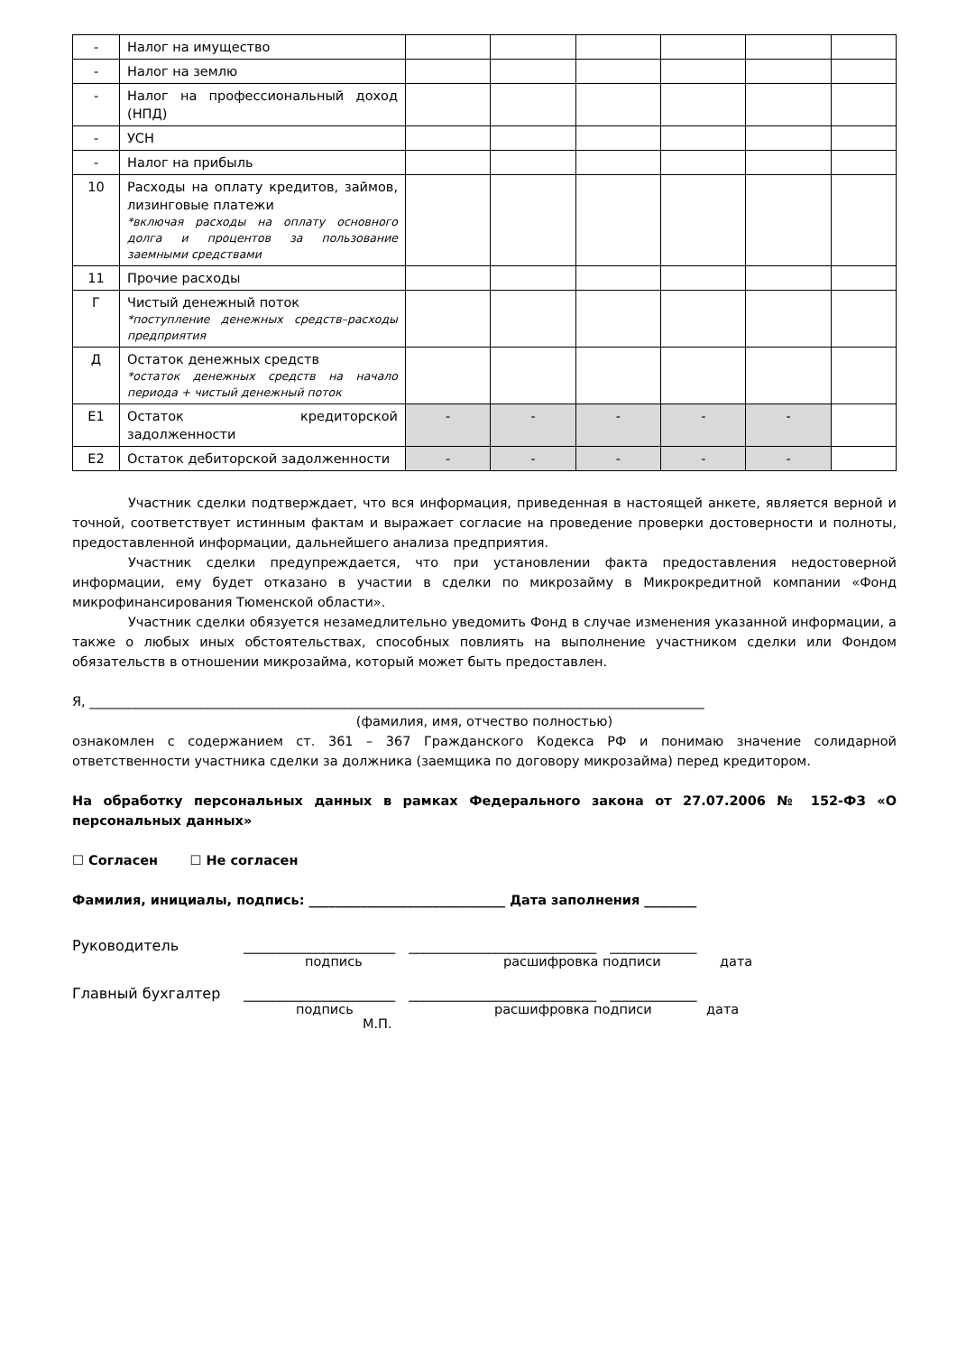| - | Налог на имущество | | | | | | |
| - | Налог на землю | | | | | | |
| - | Налог на профессиональный доход (НПД) | | | | | | |
| - | УСН | | | | | | |
| - | Налог на прибыль | | | | | | |
| 10 | Расходы на оплату кредитов, займов, лизинговые платежи *включая расходы на оплату основного долга и процентов за пользование заемными средствами | | | | | | |
| 11 | Прочие расходы | | | | | | |
| Г | Чистый денежный поток *поступление денежных средств–расходы предприятия | | | | | | |
| Д | Остаток денежных средств *остаток денежных средств на начало периода + чистый денежный поток | | | | | | |
| Е1 | Остаток кредиторской задолженности | - | - | - | - | - | |
| Е2 | Остаток дебиторской задолженности | - | - | - | - | - | |
Участник сделки подтверждает, что вся информация, приведенная в настоящей анкете, является верной и точной, соответствует истинным фактам и выражает согласие на проведение проверки достоверности и полноты, предоставленной информации, дальнейшего анализа предприятия.
Участник сделки предупреждается, что при установлении факта предоставления недостоверной информации, ему будет отказано в участии в сделки по микрозайму в Микрокредитной компании «Фонд микрофинансирования Тюменской области».
Участник сделки обязуется незамедлительно уведомить Фонд в случае изменения указанной информации, а также о любых иных обстоятельствах, способных повлиять на выполнение участником сделки или Фондом обязательств в отношении микрозайма, который может быть предоставлен.
Я, ______________________________________________________________________________________________
(фамилия, имя, отчество полностью)
ознакомлен с содержанием ст. 361 – 367 Гражданского Кодекса РФ и понимаю значение солидарной ответственности участника сделки за должника (заемщика по договору микрозайма) перед кредитором.
На обработку персональных данных в рамках Федерального закона от 27.07.2006 № 152-ФЗ «О персональных данных»
☐ Согласен ☐ Не согласен
Фамилия, инициалы, подпись: ______________________________ Дата заполнения ________
Руководитель _____________________ __________________________ ____________
подпись расшифровка подписи дата
Главный бухгалтер _____________________ __________________________ ____________
подпись расшифровка подписи дата
М.П.